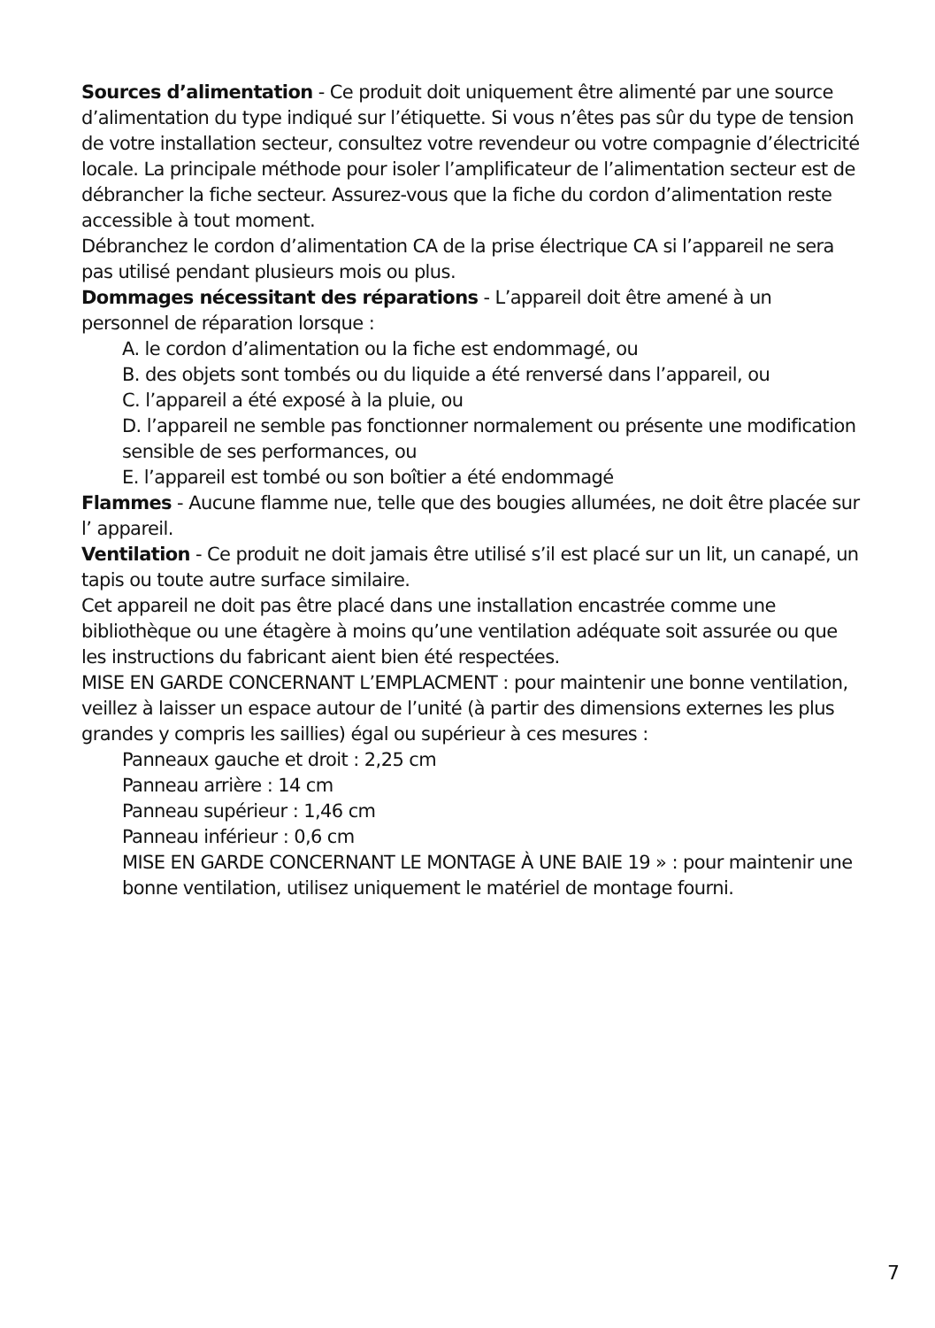Sources d’alimentation - Ce produit doit uniquement être alimenté par une source d’alimentation du type indiqué sur l’étiquette. Si vous n’êtes pas sûr du type de tension de votre installation secteur, consultez votre revendeur ou votre compagnie d’électricité locale. La principale méthode pour isoler l’amplificateur de l’alimentation secteur est de débrancher la fiche secteur. Assurez-vous que la fiche du cordon d’alimentation reste accessible à tout moment.
Débranchez le cordon d’alimentation CA de la prise électrique CA si l’appareil ne sera pas utilisé pendant plusieurs mois ou plus.
Dommages nécessitant des réparations - L’appareil doit être amené à un personnel de réparation lorsque :
A. le cordon d’alimentation ou la fiche est endommagé, ou
B. des objets sont tombés ou du liquide a été renversé dans l’appareil, ou
C. l’appareil a été exposé à la pluie, ou
D. l’appareil ne semble pas fonctionner normalement ou présente une modification sensible de ses performances, ou
E. l’appareil est tombé ou son boîtier a été endommagé
Flammes - Aucune flamme nue, telle que des bougies allumées, ne doit être placée sur l’ appareil.
Ventilation - Ce produit ne doit jamais être utilisé s’il est placé sur un lit, un canapé, un tapis ou toute autre surface similaire.
Cet appareil ne doit pas être placé dans une installation encastrée comme une bibliothèque ou une étagère à moins qu’une ventilation adéquate soit assurée ou que les instructions du fabricant aient bien été respectées.
MISE EN GARDE CONCERNANT L’EMPLACMENT : pour maintenir une bonne ventilation, veillez à laisser un espace autour de l’unité (à partir des dimensions externes les plus grandes y compris les saillies) égal ou supérieur à ces mesures :
Panneaux gauche et droit : 2,25 cm
Panneau arrière : 14 cm
Panneau supérieur : 1,46 cm
Panneau inférieur : 0,6 cm
MISE EN GARDE CONCERNANT LE MONTAGE À UNE BAIE 19 » : pour maintenir une bonne ventilation, utilisez uniquement le matériel de montage fourni.
7